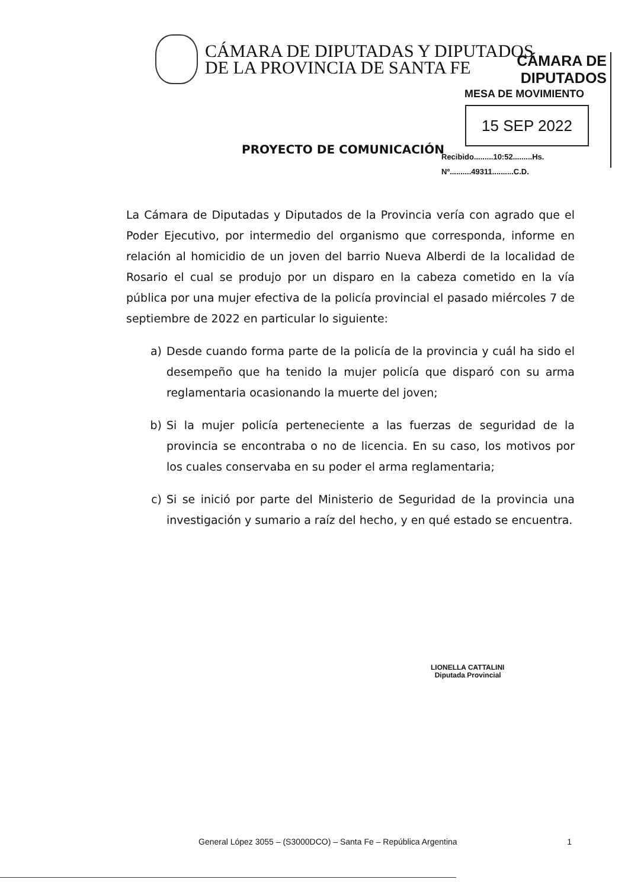CÁMARA DE DIPUTADAS Y DIPUTADOS
DE LA PROVINCIA DE SANTA FE
CÁMARA DE DIPUTADOS
MESA DE MOVIMIENTO
15 SEP 2022
Recibido.........10:52.........Hs.
Nº..........49311..........C.D.
PROYECTO DE COMUNICACIÓN
La Cámara de Diputadas y Diputados de la Provincia vería con agrado que el Poder Ejecutivo, por intermedio del organismo que corresponda, informe en relación al homicidio de un joven del barrio Nueva Alberdi de la localidad de Rosario el cual se produjo por un disparo en la cabeza cometido en la vía pública por una mujer efectiva de la policía provincial el pasado miércoles 7 de septiembre de 2022 en particular lo siguiente:
a) Desde cuando forma parte de la policía de la provincia y cuál ha sido el desempeño que ha tenido la mujer policía que disparó con su arma reglamentaria ocasionando la muerte del joven;
b) Si la mujer policía perteneciente a las fuerzas de seguridad de la provincia se encontraba o no de licencia. En su caso, los motivos por los cuales conservaba en su poder el arma reglamentaria;
c) Si se inició por parte del Ministerio de Seguridad de la provincia una investigación y sumario a raíz del hecho, y en qué estado se encuentra.
LIONELLA CATTALINI
Diputada Provincial
General López 3055 – (S3000DCO) – Santa Fe – República Argentina 1